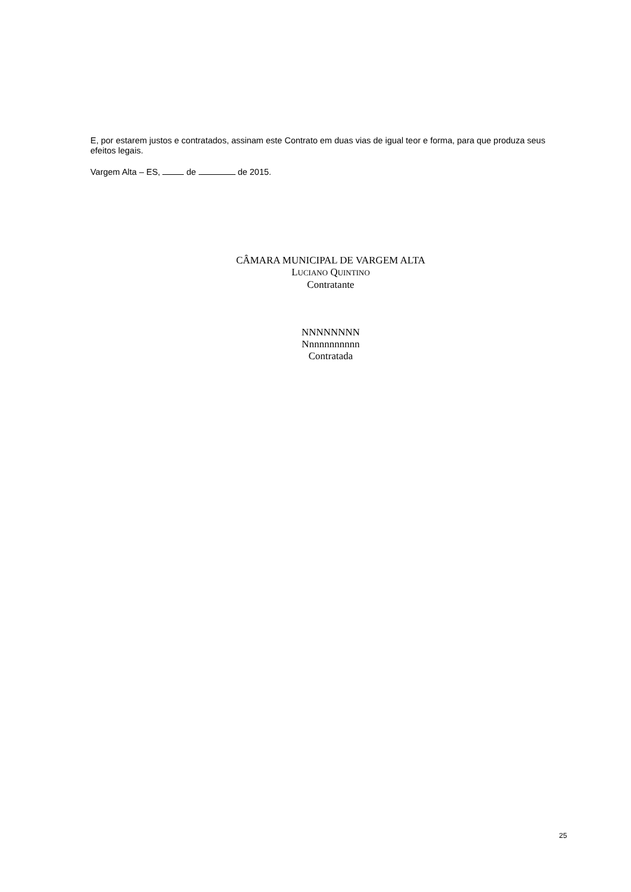E, por estarem justos e contratados, assinam este Contrato em duas vias de igual teor e forma, para que produza seus efeitos legais.
Vargem Alta – ES, de de 2015.
CÂMARA MUNICIPAL DE VARGEM ALTA
LUCIANO QUINTINO
Contratante
NNNNNNNN
Nnnnnnnnnnn
Contratada
25